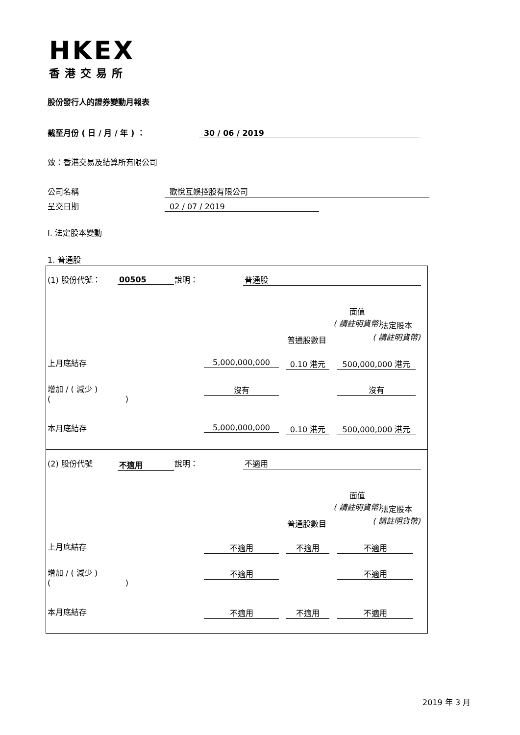HKEX
香港交易所
股份發行人的證券變動月報表
截至月份 ( 日 / 月 / 年 ) ： 30 / 06 / 2019
致：香港交易及結算所有限公司
公司名稱 歡悅互娛控股有限公司
呈交日期 02 / 07 / 2019
I. 法定股本變動
1. 普通股
(1) 股份代號： 00505 說明： 普通股
普通股數目
面值
( 請註明貨幣)
法定股本
( 請註明貨幣)
上月底結存 5,000,000,000 0.10 港元 500,000,000 港元
增加 / ( 減少 )
( )
沒有 沒有
本月底結存 5,000,000,000 0.10 港元 500,000,000 港元
(2) 股份代號 不適用 說明： 不適用
普通股數目
面值
( 請註明貨幣)
法定股本
( 請註明貨幣)
上月底結存 不適用 不適用 不適用
增加 / ( 減少 )
( )
不適用 不適用
本月底結存 不適用 不適用 不適用
2019 年 3 月